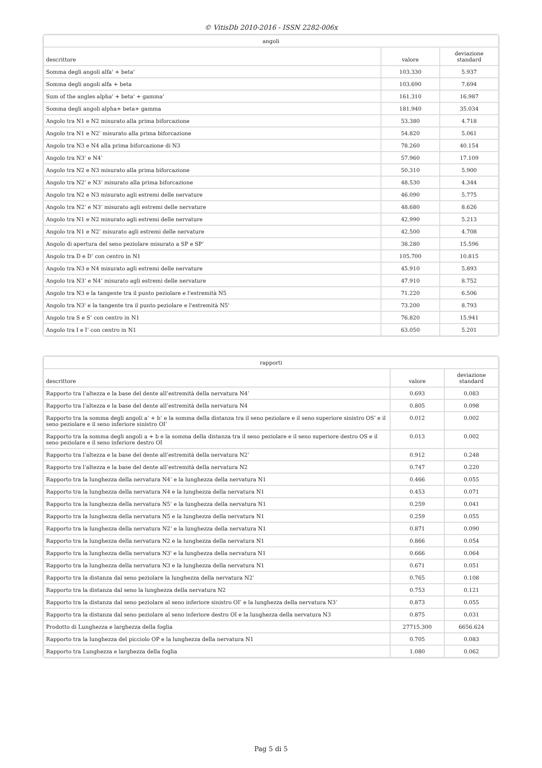© VitisDb 2010-2016 - ISSN 2282-006x
| angoli | | |
| --- | --- | --- |
| descrittore | valore | deviazione standard |
| Somma degli angoli alfa' + beta' | 103.330 | 5.937 |
| Somma degli angoli alfa + beta | 103.690 | 7.694 |
| Sum of the angles alpha' + beta' + gamma' | 161.310 | 16.987 |
| Somma degli angoli alpha+ beta+ gamma | 181.940 | 35.034 |
| Angolo tra N1 e N2 misurato alla prima biforcazione | 53.380 | 4.718 |
| Angolo tra N1 e N2’ misurato alla prima biforcazione | 54.820 | 5.061 |
| Angolo tra N3 e N4 alla prima biforcazione di N3 | 78.260 | 40.154 |
| Angolo tra N3’ e N4’ | 57.960 | 17.109 |
| Angolo tra N2 e N3 misurato alla prima biforcazione | 50.310 | 5.900 |
| Angolo tra N2’ e N3’ misurato alla prima biforcazione | 48.530 | 4.344 |
| Angolo tra N2 e N3 misurato agli estremi delle nervature | 46.090 | 5.775 |
| Angolo tra N2’ e N3’ misurato agli estremi delle nervature | 48.680 | 8.626 |
| Angolo tra N1 e N2 misurato agli estremi delle nervature | 42.990 | 5.213 |
| Angolo tra N1 e N2’ misurato agli estremi delle nervature | 42.500 | 4.708 |
| Angolo di apertura del seno peziolare misurato a SP e SP’ | 38.280 | 15.596 |
| Angolo tra D e D’ con centro in N1 | 105.700 | 10.815 |
| Angolo tra N3 e N4 misurato agli estremi delle nervature | 45.910 | 5.893 |
| Angolo tra N3’ e N4’ misurato agli estremi delle nervature | 47.910 | 8.752 |
| Angolo tra N3 e la tangente tra il punto peziolare e l'estremità N5 | 71.220 | 6.506 |
| Angolo tra N3' e la tangente tra il punto peziolare e l'estremità N5' | 73.200 | 8.793 |
| Angolo tra S e S’ con centro in N1 | 76.820 | 15.941 |
| Angolo tra I e I’ con centro in N1 | 63.050 | 5.201 |
| rapporti | | |
| --- | --- | --- |
| descrittore | valore | deviazione standard |
| Rapporto tra l’altezza e la base del dente all’estremità della nervatura N4’ | 0.693 | 0.083 |
| Rapporto tra l’altezza e la base del dente all’estremità della nervatura N4 | 0.805 | 0.098 |
| Rapporto tra la somma degli angoli a’ + b’ e la somma della distanza tra il seno peziolare e il seno superiore sinistro OS’ e il seno peziolare e il seno inferiore sinistro OI’ | 0.012 | 0.002 |
| Rapporto tra la somma degli angoli a + b e la somma della distanza tra il seno peziolare e il seno superiore destro OS e il seno peziolare e il seno inferiore destro OI | 0.013 | 0.002 |
| Rapporto tra l’altezza e la base del dente all’estremità della nervatura N2’ | 0.912 | 0.248 |
| Rapporto tra l’altezza e la base del dente all’estremità della nervatura N2 | 0.747 | 0.220 |
| Rapporto tra la lunghezza della nervatura N4’ e la lunghezza della nervatura N1 | 0.466 | 0.055 |
| Rapporto tra la lunghezza della nervatura N4 e la lunghezza della nervatura N1 | 0.453 | 0.071 |
| Rapporto tra la lunghezza della nervatura N5’ e la lunghezza della nervatura N1 | 0.259 | 0.041 |
| Rapporto tra la lunghezza della nervatura N5 e la lunghezza della nervatura N1 | 0.259 | 0.055 |
| Rapporto tra la lunghezza della nervatura N2’ e la lunghezza della nervatura N1 | 0.871 | 0.090 |
| Rapporto tra la lunghezza della nervatura N2 e la lunghezza della nervatura N1 | 0.866 | 0.054 |
| Rapporto tra la lunghezza della nervatura N3' e la lunghezza della nervatura N1 | 0.666 | 0.064 |
| Rapporto tra la lunghezza della nervatura N3 e la lunghezza della nervatura N1 | 0.671 | 0.051 |
| Rapporto tra la distanza dal seno peziolare la lunghezza della nervatura N2’ | 0.765 | 0.108 |
| Rapporto tra la distanza dal seno la lunghezza della nervatura N2 | 0.753 | 0.121 |
| Rapporto tra la distanza dal seno peziolare al seno inferiore sinistro OI’ e la lunghezza della nervatura N3’ | 0.873 | 0.055 |
| Rapporto tra la distanza dal seno peziolare al seno inferiore destro OI e la lunghezza della nervatura N3 | 0.875 | 0.031 |
| Prodotto di Lunghezza e larghezza della foglia | 27715.300 | 6656.624 |
| Rapporto tra la lunghezza del picciolo OP e la lunghezza della nervatura N1 | 0.705 | 0.083 |
| Rapporto tra Lunghezza e larghezza della foglia | 1.080 | 0.062 |
Pag 5 di 5